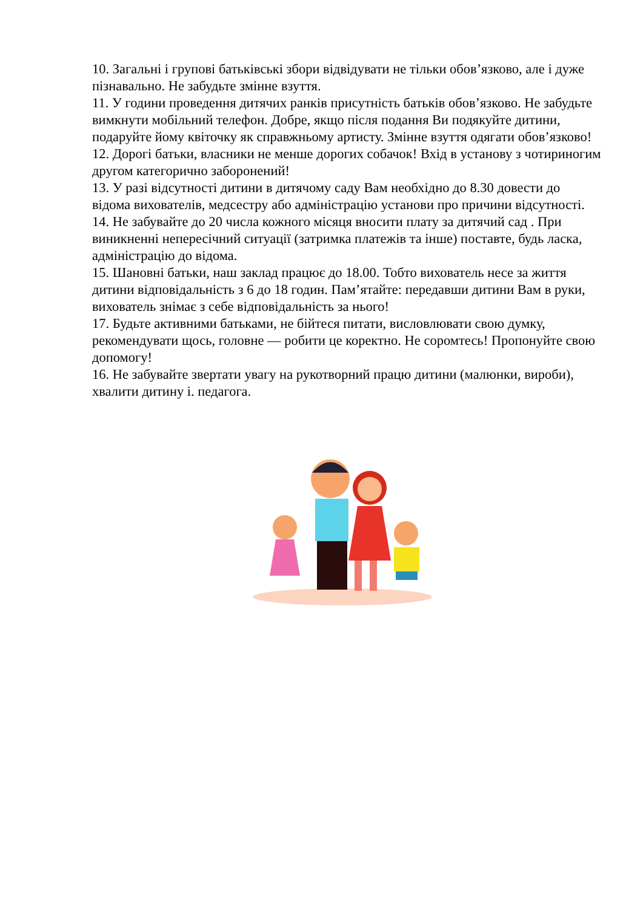10. Загальні і групові батьківські збори відвідувати не тільки обов’язково, але і дуже пізнавально. Не забудьте змінне взуття.
11. У години проведення дитячих ранків присутність батьків обов’язково. Не забудьте вимкнути мобільний телефон. Добре, якщо після подання Ви подякуйте дитини, подаруйте йому квіточку як справжньому артисту. Змінне взуття одягати обов’язково!
12. Дорогі батьки, власники не менше дорогих собачок! Вхід в установу з чотириногим другом категорично заборонений!
13. У разі відсутності дитини в дитячому саду Вам необхідно до 8.30 довести до відома вихователів, медсестру або адміністрацію установи про причини відсутності.
14. Не забувайте до 20 числа кожного місяця вносити плату за дитячий сад . При виникненні непересічний ситуації (затримка платежів та інше) поставте, будь ласка, адміністрацію до відома.
15. Шановні батьки, наш заклад працює до 18.00. Тобто вихователь несе за життя дитини відповідальність з 6 до 18 годин. Пам’ятайте: передавши дитини Вам в руки, вихователь знімає з себе відповідальність за нього!
17. Будьте активними батьками, не бійтеся питати, висловлювати свою думку, рекомендувати щось, головне — робити це коректно. Не соромтесь! Пропонуйте свою допомогу!
16. Не забувайте звертати увагу на рукотворний працю дитини (малюнки, вироби), хвалити дитину і. педагога.